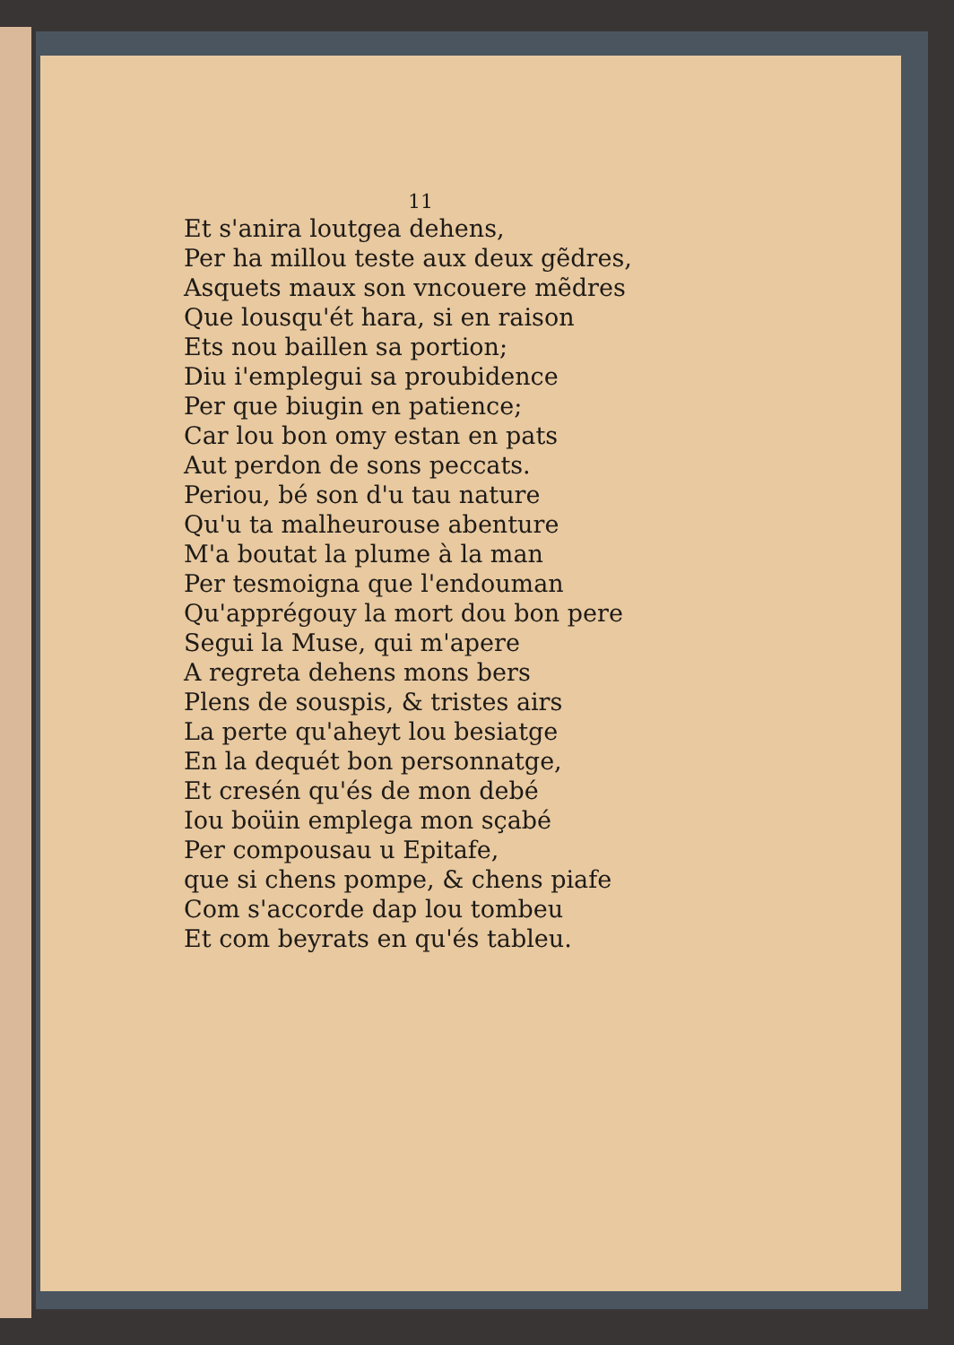11
Et s'anira loutgea dehens,
Per ha millou teste aux deux gẽdres,
Asquets maux son vncouere mẽdres
Que lousqu'ét hara, si en raison
Ets nou baillen sa portion;
Diu i'emplegui sa proubidence
Per que biugin en patience;
Car lou bon omy estan en pats
Aut perdon de sons peccats.
Periou, bé son d'u tau nature
Qu'u ta malheurouse abenture
M'a boutat la plume à la man
Per tesmoigna que l'endouman
Qu'apprégouy la mort dou bon pere
Segui la Muse, qui m'apere
A regreta dehens mons bers
Plens de souspis, & tristes airs
La perte qu'aheyt lou besiatge
En la dequét bon personnatge,
Et cresén qu'és de mon debé
Iou boüin emplega mon sçabé
Per compousau u Epitafe,
que si chens pompe, & chens piafe
Com s'accorde dap lou tombeu
Et com beyrats en qu'és tableu.